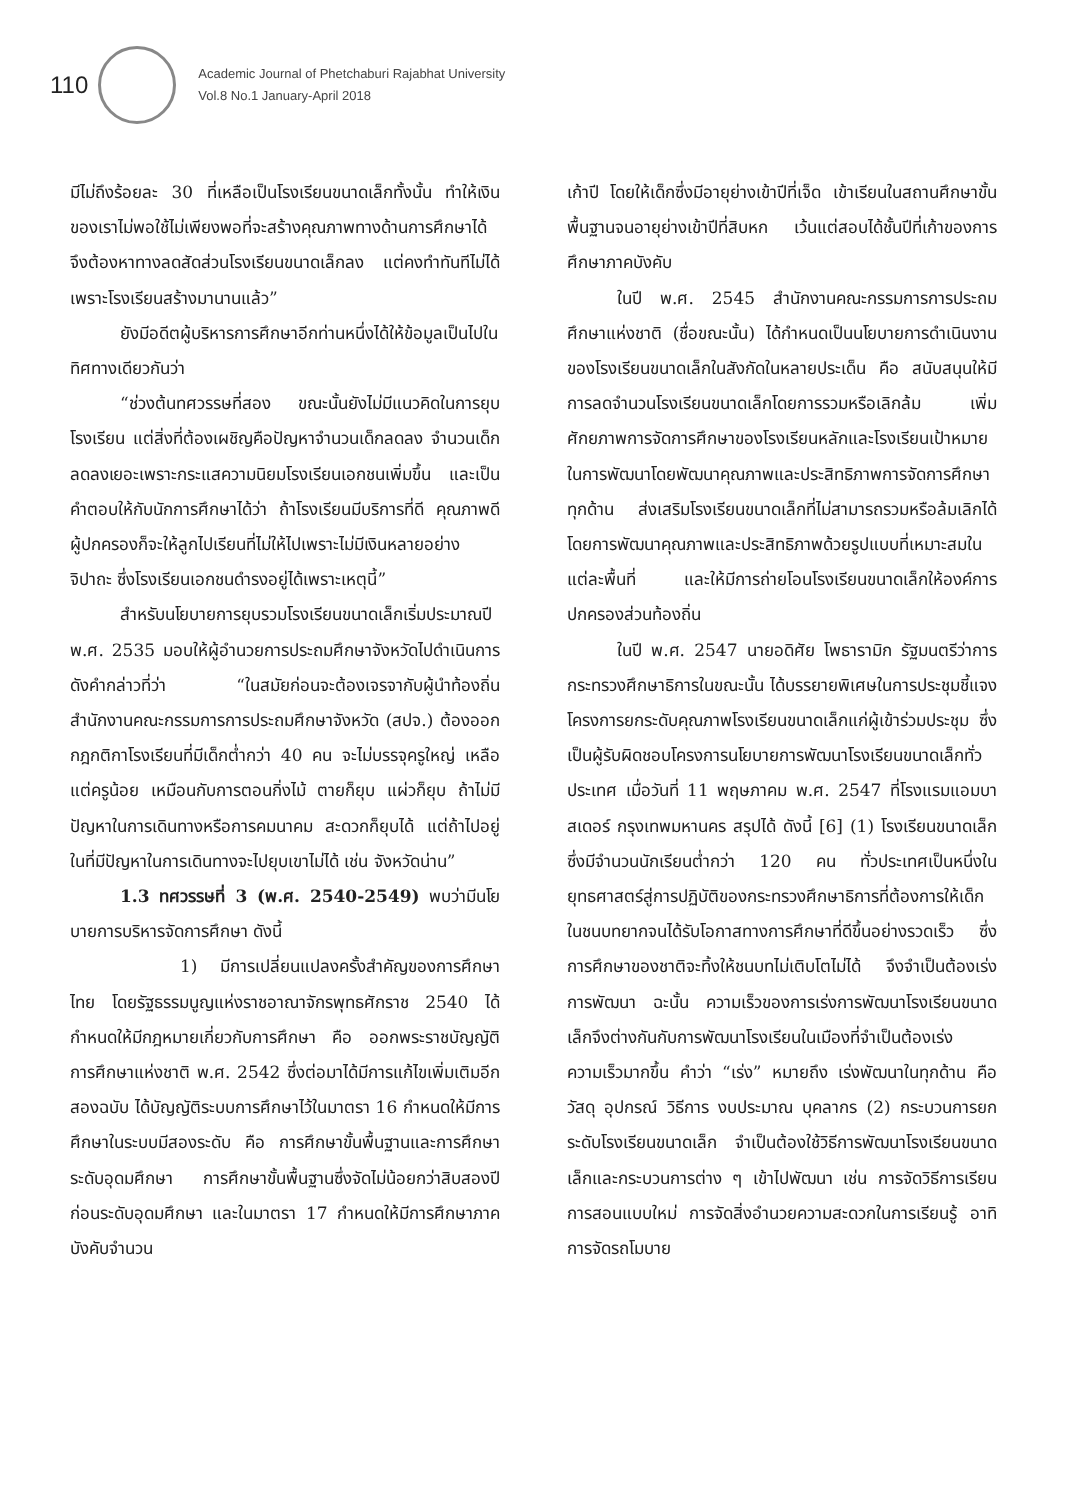110
Academic Journal of Phetchaburi Rajabhat University
Vol.8 No.1 January-April 2018
มีไม่ถึงร้อยละ 30 ที่เหลือเป็นโรงเรียนขนาดเล็กทั้งนั้น ทำให้เงินของเราไม่พอใช้ไม่เพียงพอที่จะสร้างคุณภาพทางด้านการศึกษาได้จึงต้องหาทางลดสัดส่วนโรงเรียนขนาดเล็กลง แต่คงทำทันทีไม่ได้ เพราะโรงเรียนสร้างมานานแล้ว”
ยังมีอดีตผู้บริหารการศึกษาอีกท่านหนึ่งได้ให้ข้อมูลเป็นไปในทิศทางเดียวกันว่า
“ช่วงต้นทศวรรษที่สอง ขณะนั้นยังไม่มีแนวคิดในการยุบโรงเรียน แต่สิ่งที่ต้องเผชิญคือปัญหาจำนวนเด็กลดลง จำนวนเด็กลดลงเยอะเพราะกระแสความนิยมโรงเรียนเอกชนเพิ่มขึ้น และเป็นคำตอบให้กับนักการศึกษาได้ว่า ถ้าโรงเรียนมีบริการที่ดี คุณภาพดี ผู้ปกครองก็จะให้ลูกไปเรียนที่ไม่ให้ไปเพราะไม่มีเงินหลายอย่างจิปาถะ ซึ่งโรงเรียนเอกชนดำรงอยู่ได้เพราะเหตุนี้”
สำหรับนโยบายการยุบรวมโรงเรียนขนาดเล็กเริ่มประมาณปี พ.ศ. 2535 มอบให้ผู้อำนวยการประถมศึกษาจังหวัดไปดำเนินการ ดังคำกล่าวที่ว่า “ในสมัยก่อนจะต้องเจรจากับผู้นำท้องถิ่น สำนักงานคณะกรรมการการประถมศึกษาจังหวัด (สปจ.) ต้องออกกฎกติกาโรงเรียนที่มีเด็กต่ำกว่า 40 คน จะไม่บรรจุครูใหญ่ เหลือแต่ครูน้อย เหมือนกับการตอนกิ่งไม้ ตายก็ยุบ แผ่วก็ยุบ ถ้าไม่มีปัญหาในการเดินทางหรือการคมนาคม สะดวกก็ยุบได้ แต่ถ้าไปอยู่ในที่มีปัญหาในการเดินทางจะไปยุบเขาไม่ได้ เช่น จังหวัดน่าน”
1.3 ทศวรรษที่ 3 (พ.ศ. 2540-2549) พบว่ามีนโยบายการบริหารจัดการศึกษา ดังนี้
1) มีการเปลี่ยนแปลงครั้งสำคัญของการศึกษาไทย โดยรัฐธรรมนูญแห่งราชอาณาจักรพุทธศักราช 2540 ได้กำหนดให้มีกฎหมายเกี่ยวกับการศึกษา คือ ออกพระราชบัญญัติการศึกษาแห่งชาติ พ.ศ. 2542 ซึ่งต่อมาได้มีการแก้ไขเพิ่มเติมอีกสองฉบับ ได้บัญญัติระบบการศึกษาไว้ในมาตรา 16 กำหนดให้มีการศึกษาในระบบมีสองระดับ คือ การศึกษาขั้นพื้นฐานและการศึกษาระดับอุดมศึกษา การศึกษาขั้นพื้นฐานซึ่งจัดไม่น้อยกว่าสิบสองปีก่อนระดับอุดมศึกษา และในมาตรา 17 กำหนดให้มีการศึกษาภาคบังคับจำนวน
เก้าปี โดยให้เด็กซึ่งมีอายุย่างเข้าปีที่เจ็ด เข้าเรียนในสถานศึกษาขั้นพื้นฐานจนอายุย่างเข้าปีที่สิบหก เว้นแต่สอบได้ชั้นปีที่เก้าของการศึกษาภาคบังคับ
ในปี พ.ศ. 2545 สำนักงานคณะกรรมการการประถมศึกษาแห่งชาติ (ชื่อขณะนั้น) ได้กำหนดเป็นนโยบายการดำเนินงานของโรงเรียนขนาดเล็กในสังกัดในหลายประเด็น คือ สนับสนุนให้มีการลดจำนวนโรงเรียนขนาดเล็กโดยการรวมหรือเลิกล้ม เพิ่มศักยภาพการจัดการศึกษาของโรงเรียนหลักและโรงเรียนเป้าหมายในการพัฒนาโดยพัฒนาคุณภาพและประสิทธิภาพการจัดการศึกษาทุกด้าน ส่งเสริมโรงเรียนขนาดเล็กที่ไม่สามารถรวมหรือล้มเลิกได้โดยการพัฒนาคุณภาพและประสิทธิภาพด้วยรูปแบบที่เหมาะสมในแต่ละพื้นที่ และให้มีการถ่ายโอนโรงเรียนขนาดเล็กให้องค์การปกครองส่วนท้องถิ่น
ในปี พ.ศ. 2547 นายอดิศัย โพธารามิก รัฐมนตรีว่าการกระทรวงศึกษาธิการในขณะนั้น ได้บรรยายพิเศษในการประชุมชี้แจงโครงการยกระดับคุณภาพโรงเรียนขนาดเล็กแก่ผู้เข้าร่วมประชุม ซึ่งเป็นผู้รับผิดชอบโครงการนโยบายการพัฒนาโรงเรียนขนาดเล็กทั่วประเทศ เมื่อวันที่ 11 พฤษภาคม พ.ศ. 2547 ที่โรงแรมแอมบาสเดอร์ กรุงเทพมหานคร สรุปได้ ดังนี้ [6] (1) โรงเรียนขนาดเล็ก ซึ่งมีจำนวนนักเรียนต่ำกว่า 120 คน ทั่วประเทศเป็นหนึ่งในยุทธศาสตร์สู่การปฏิบัติของกระทรวงศึกษาธิการที่ต้องการให้เด็กในชนบทยากจนได้รับโอกาสทางการศึกษาที่ดีขึ้นอย่างรวดเร็ว ซึ่งการศึกษาของชาติจะทิ้งให้ชนบทไม่เติบโตไม่ได้ จึงจำเป็นต้องเร่งการพัฒนา ฉะนั้น ความเร็วของการเร่งการพัฒนาโรงเรียนขนาดเล็กจึงต่างกันกับการพัฒนาโรงเรียนในเมืองที่จำเป็นต้องเร่งความเร็วมากขึ้น คำว่า “เร่ง” หมายถึง เร่งพัฒนาในทุกด้าน คือ วัสดุ อุปกรณ์ วิธีการ งบประมาณ บุคลากร (2) กระบวนการยกระดับโรงเรียนขนาดเล็ก จำเป็นต้องใช้วิธีการพัฒนาโรงเรียนขนาดเล็กและกระบวนการต่าง ๆ เข้าไปพัฒนา เช่น การจัดวิธีการเรียนการสอนแบบใหม่ การจัดสิ่งอำนวยความสะดวกในการเรียนรู้ อาทิ การจัดรถโมบาย